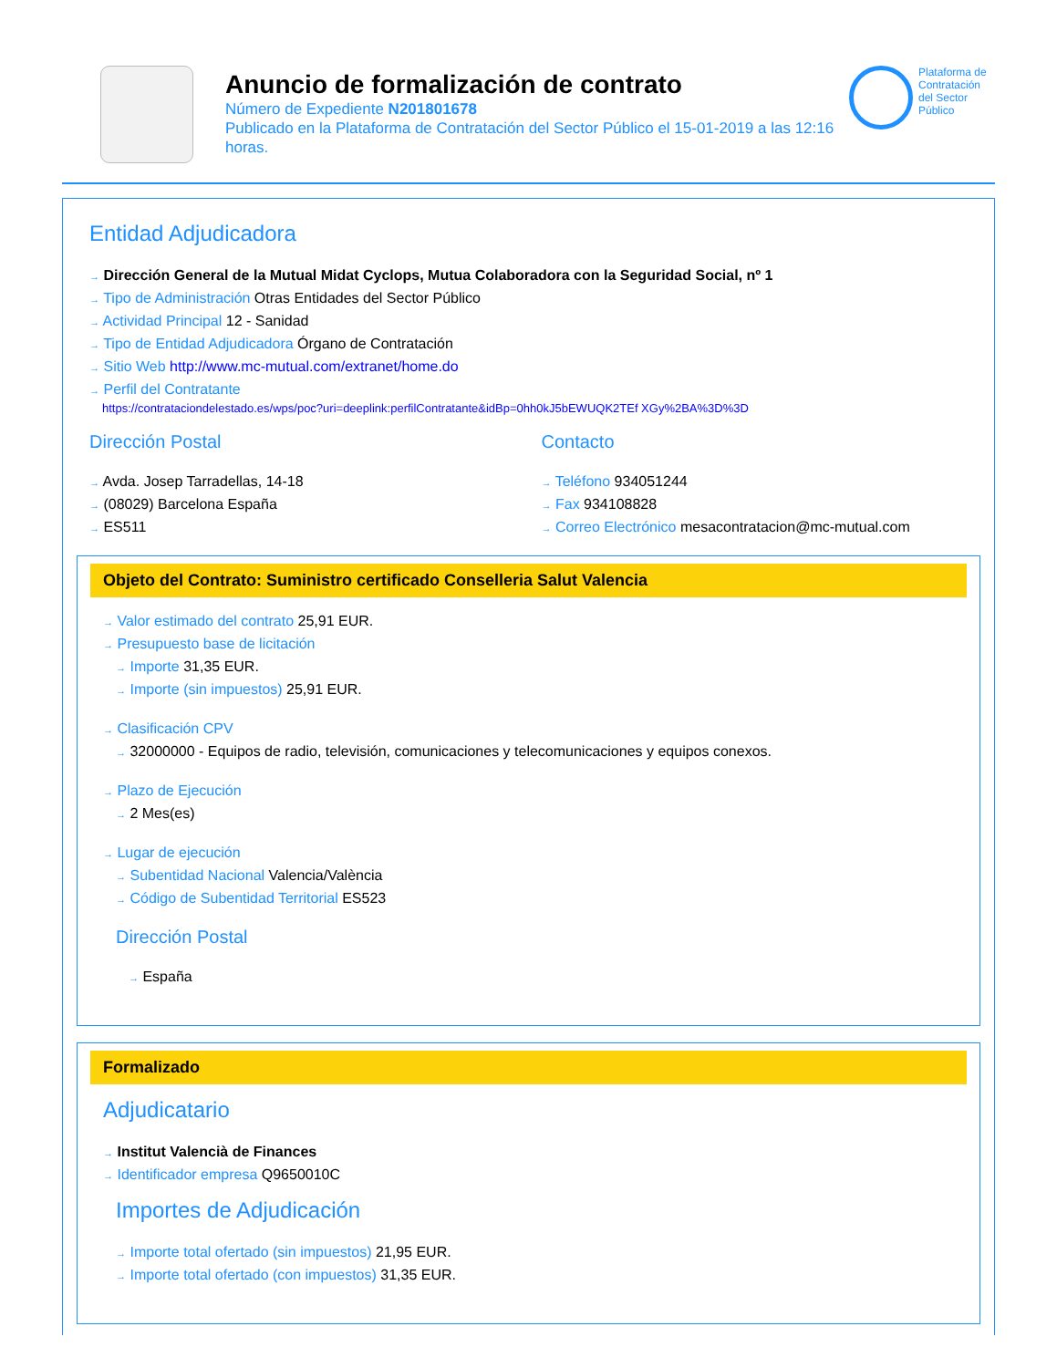Anuncio de formalización de contrato
Número de Expediente N201801678
Publicado en la Plataforma de Contratación del Sector Público el 15-01-2019 a las 12:16 horas.
Plataforma de Contratación del Sector Público
Entidad Adjudicadora
→ Dirección General de la Mutual Midat Cyclops, Mutua Colaboradora con la Seguridad Social, nº 1
→ Tipo de Administración Otras Entidades del Sector Público
→ Actividad Principal 12 - Sanidad
→ Tipo de Entidad Adjudicadora Órgano de Contratación
→ Sitio Web http://www.mc-mutual.com/extranet/home.do
→ Perfil del Contratante
https://contrataciondelestado.es/wps/poc?uri=deeplink:perfilContratante&idBp=0hh0kJ5bEWUQK2TEf XGy%2BA%3D%3D
Dirección Postal
→ Avda. Josep Tarradellas, 14-18
→ (08029) Barcelona España
→ ES511
Contacto
→ Teléfono 934051244
→ Fax 934108828
→ Correo Electrónico mesacontratacion@mc-mutual.com
Objeto del Contrato: Suministro certificado Conselleria Salut Valencia
→ Valor estimado del contrato 25,91 EUR.
→ Presupuesto base de licitación
→ Importe 31,35 EUR.
→ Importe (sin impuestos) 25,91 EUR.
→ Clasificación CPV
→ 32000000 - Equipos de radio, televisión, comunicaciones y telecomunicaciones y equipos conexos.
→ Plazo de Ejecución
→ 2 Mes(es)
→ Lugar de ejecución
→ Subentidad Nacional Valencia/València
→ Código de Subentidad Territorial ES523
Dirección Postal
→ España
Formalizado
Adjudicatario
→ Institut Valencià de Finances
→ Identificador empresa Q9650010C
Importes de Adjudicación
→ Importe total ofertado (sin impuestos) 21,95 EUR.
→ Importe total ofertado (con impuestos) 31,35 EUR.